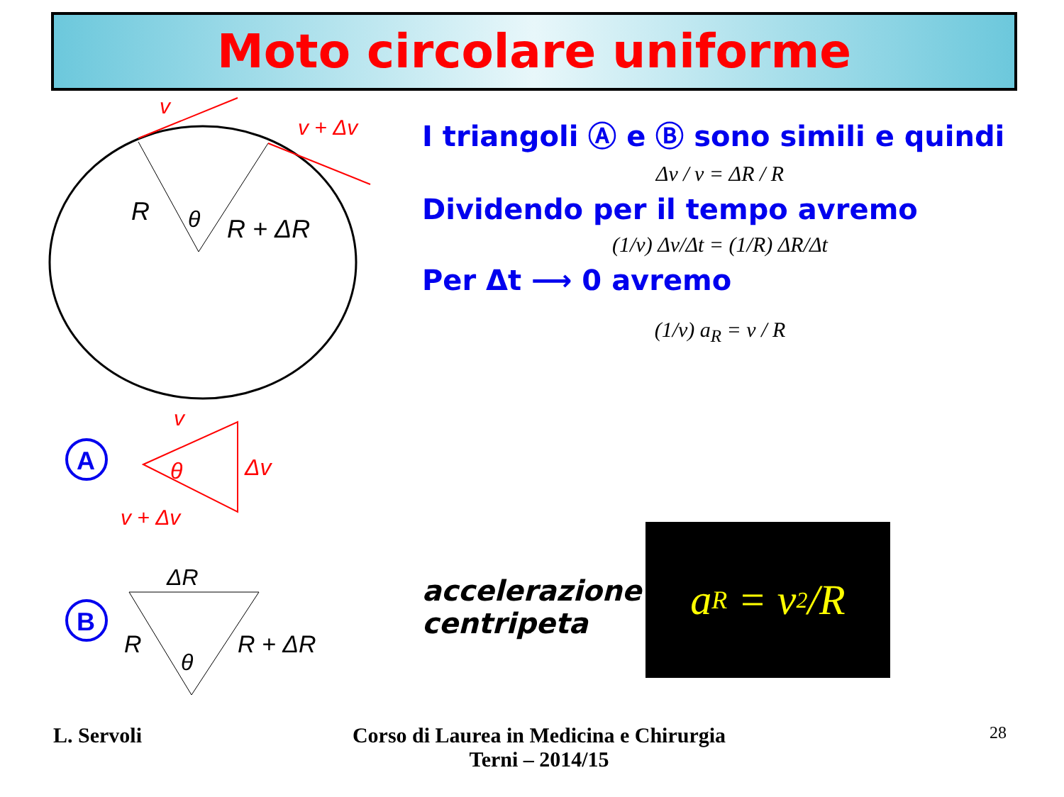Moto circolare uniforme
v
v + Δv
R
θ
R + ΔR
v
θ
Δv
v + Δv
A
ΔR
R
θ
R + ΔR
B
I triangoli Ⓐ e Ⓑ sono simili e quindi
Δv / v = ΔR / R
Dividendo per il tempo avremo
(1/v) Δv/Δt = (1/R) ΔR/Δt
Per Δt ⟶ 0 avremo
(1/v) a<sub>R</sub> = v / R
accelerazione
centripeta
a<sub>R</sub> = v<sup>2</sup>/R
L. Servoli
Corso di Laurea in Medicina e Chirurgia
Terni – 2014/15
28